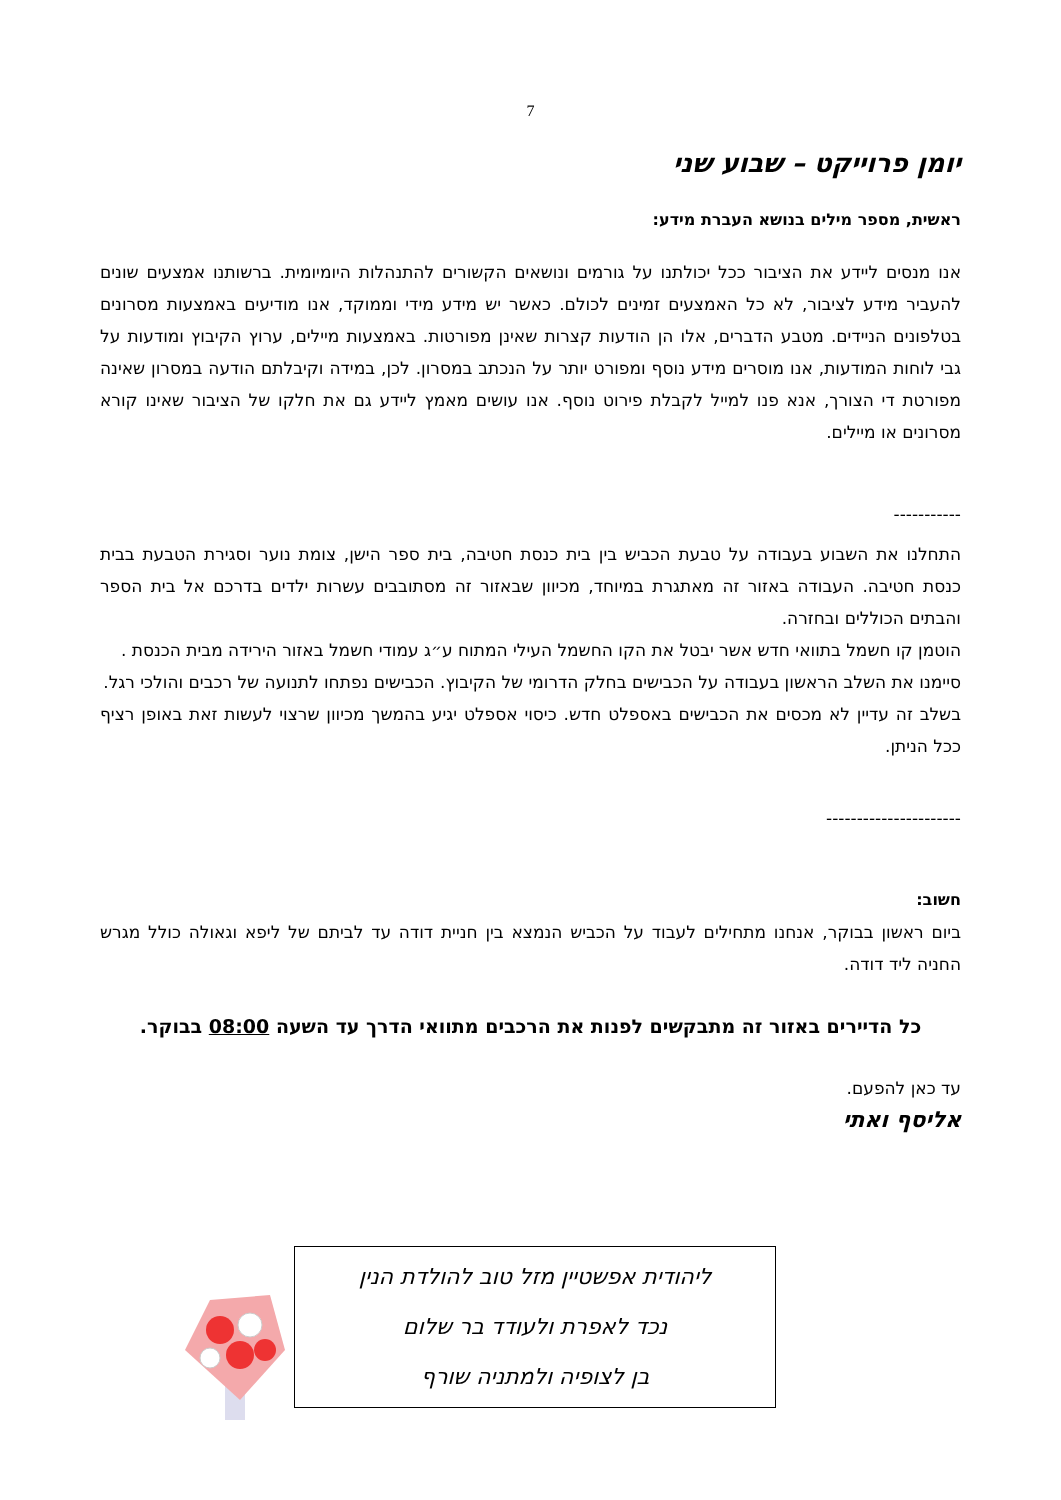7
יומן פרוייקט – שבוע שני
ראשית, מספר מילים בנושא העברת מידע:
אנו מנסים ליידע את הציבור ככל יכולתנו על גורמים ונושאים הקשורים להתנהלות היומיומית. ברשותנו אמצעים שונים להעביר מידע לציבור, לא כל האמצעים זמינים לכולם. כאשר יש מידע מידי וממוקד, אנו מודיעים באמצעות מסרונים בטלפונים הניידים. מטבע הדברים, אלו הן הודעות קצרות שאינן מפורטות. באמצעות מיילים, ערוץ הקיבוץ ומודעות על גבי לוחות המודעות, אנו מוסרים מידע נוסף ומפורט יותר על הנכתב במסרון. לכן, במידה וקיבלתם הודעה במסרון שאינה מפורטת די הצורך, אנא פנו למייל לקבלת פירוט נוסף. אנו עושים מאמץ ליידע גם את חלקו של הציבור שאינו קורא מסרונים או מיילים.
-----------
התחלנו את השבוע בעבודה על טבעת הכביש בין בית כנסת חטיבה, בית ספר הישן, צומת נוער וסגירת הטבעת בבית כנסת חטיבה. העבודה באזור זה מאתגרת במיוחד, מכיוון שבאזור זה מסתובבים עשרות ילדים בדרכם אל בית הספר והבתים הכוללים ובחזרה.
הוטמן קו חשמל בתוואי חדש אשר יבטל את הקו החשמל העילי המתוח ע״ג עמודי חשמל באזור הירידה מבית הכנסת .
סיימנו את השלב הראשון בעבודה על הכבישים בחלק הדרומי של הקיבוץ. הכבישים נפתחו לתנועה של רכבים והולכי רגל.
בשלב זה עדיין לא מכסים את הכבישים באספלט חדש. כיסוי אספלט יגיע בהמשך מכיוון שרצוי לעשות זאת באופן רציף ככל הניתן.
----------------------
חשוב:
ביום ראשון בבוקר, אנחנו מתחילים לעבוד על הכביש הנמצא בין חניית דודה עד לביתם של ליפא וגאולה כולל מגרש החניה ליד דודה.
כל הדיירים באזור זה מתבקשים לפנות את הרכבים מתוואי הדרך עד השעה 08:00 בבוקר.
עד כאן להפעם.
אליסף ואתי
ליהודית אפשטיין מזל טוב להולדת הנין
נכד לאפרת ולעודד בר שלום
בן לצופיה ולמתניה שורף